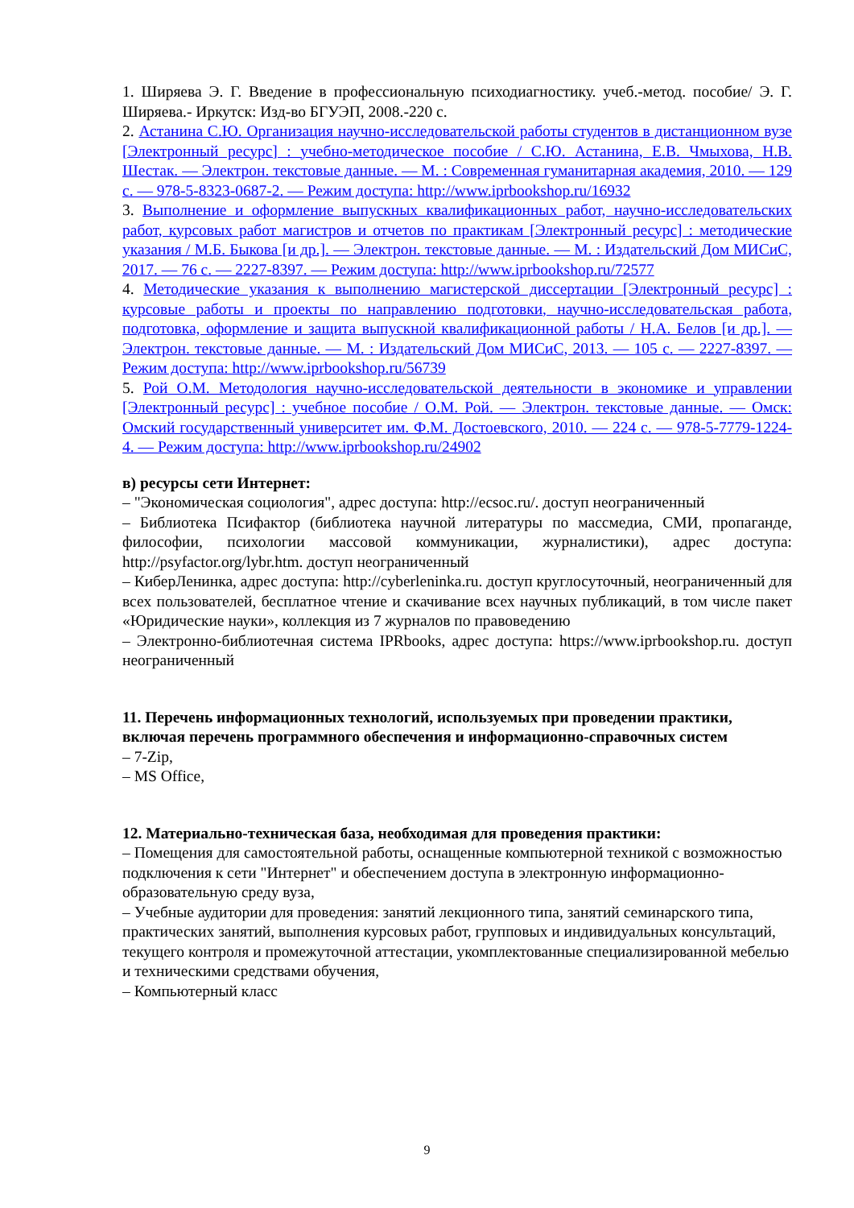1. Ширяева Э. Г. Введение в профессиональную психодиагностику. учеб.-метод. пособие/ Э. Г. Ширяева.- Иркутск: Изд-во БГУЭП, 2008.-220 с.
2. Астанина С.Ю. Организация научно-исследовательской работы студентов в дистанционном вузе [Электронный ресурс] : учебно-методическое пособие / С.Ю. Астанина, Е.В. Чмыхова, Н.В. Шестак. — Электрон. текстовые данные. — М. : Современная гуманитарная академия, 2010. — 129 c. — 978-5-8323-0687-2. — Режим доступа: http://www.iprbookshop.ru/16932
3. Выполнение и оформление выпускных квалификационных работ, научно-исследовательских работ, курсовых работ магистров и отчетов по практикам [Электронный ресурс] : методические указания / М.Б. Быкова [и др.]. — Электрон. текстовые данные. — М. : Издательский Дом МИСиС, 2017. — 76 c. — 2227-8397. — Режим доступа: http://www.iprbookshop.ru/72577
4. Методические указания к выполнению магистерской диссертации [Электронный ресурс] : курсовые работы и проекты по направлению подготовки, научно-исследовательская работа, подготовка, оформление и защита выпускной квалификационной работы / Н.А. Белов [и др.]. — Электрон. текстовые данные. — М. : Издательский Дом МИСиС, 2013. — 105 c. — 2227-8397. — Режим доступа: http://www.iprbookshop.ru/56739
5. Рой О.М. Методология научно-исследовательской деятельности в экономике и управлении [Электронный ресурс] : учебное пособие / О.М. Рой. — Электрон. текстовые данные. — Омск: Омский государственный университет им. Ф.М. Достоевского, 2010. — 224 c. — 978-5-7779-1224-4. — Режим доступа: http://www.iprbookshop.ru/24902
в) ресурсы сети Интернет:
– "Экономическая социология", адрес доступа: http://ecsoc.ru/. доступ неограниченный
– Библиотека Псифактор (библиотека научной литературы по массмедиа, СМИ, пропаганде, философии, психологии массовой коммуникации, журналистики), адрес доступа: http://psyfactor.org/lybr.htm. доступ неограниченный
– КиберЛенинка, адрес доступа: http://cyberleninka.ru. доступ круглосуточный, неограниченный для всех пользователей, бесплатное чтение и скачивание всех научных публикаций, в том числе пакет «Юридические науки», коллекция из 7 журналов по правоведению
– Электронно-библиотечная система IPRbooks, адрес доступа: https://www.iprbookshop.ru. доступ неограниченный
11. Перечень информационных технологий, используемых при проведении практики, включая перечень программного обеспечения и информационно-справочных систем
– 7-Zip,
– MS Office,
12. Материально-техническая база, необходимая для проведения практики:
– Помещения для самостоятельной работы, оснащенные компьютерной техникой с возможностью подключения к сети "Интернет" и обеспечением доступа в электронную информационно-образовательную среду вуза,
– Учебные аудитории для проведения: занятий лекционного типа, занятий семинарского типа, практических занятий, выполнения курсовых работ, групповых и индивидуальных консультаций, текущего контроля и промежуточной аттестации, укомплектованные специализированной мебелью и техническими средствами обучения,
– Компьютерный класс
9